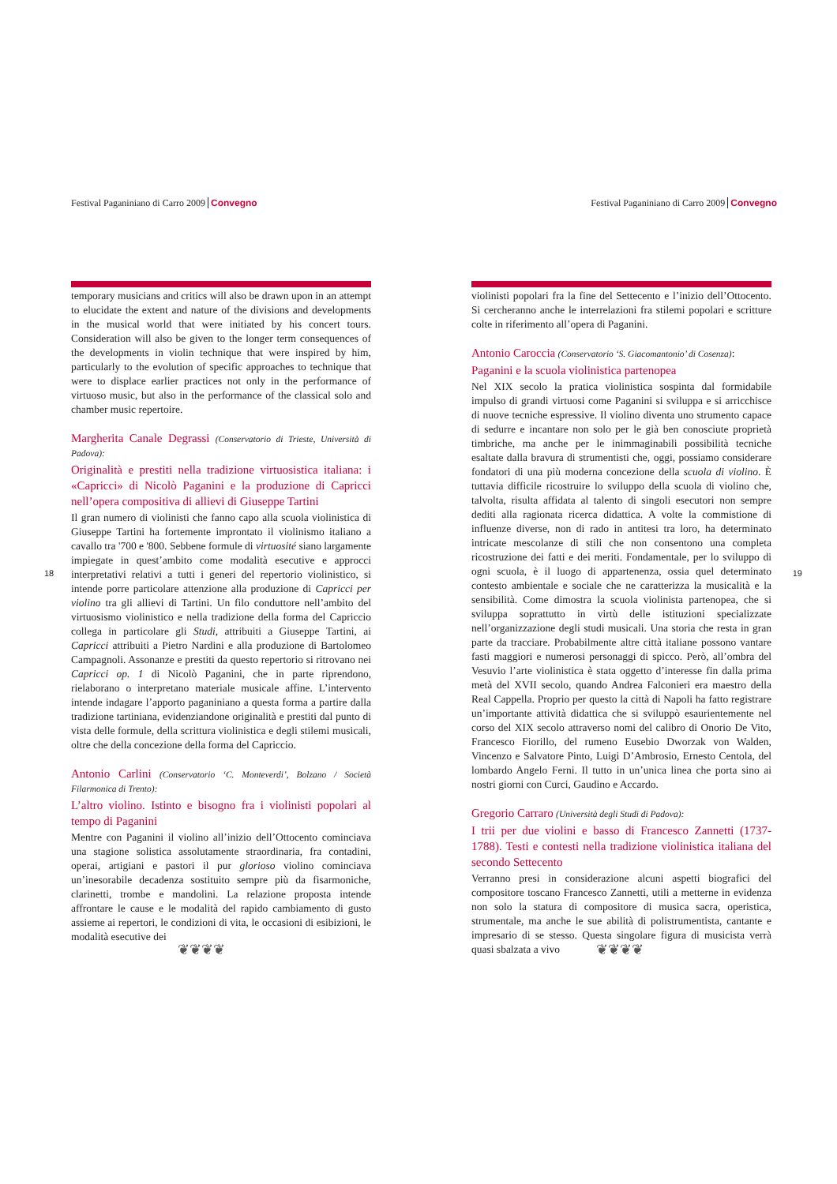Festival Paganiniano di Carro 2009 Convegno
temporary musicians and critics will also be drawn upon in an attempt to elucidate the extent and nature of the divisions and developments in the musical world that were initiated by his concert tours. Consideration will also be given to the longer term consequences of the developments in violin technique that were inspired by him, particularly to the evolution of specific approaches to technique that were to displace earlier practices not only in the performance of virtuoso music, but also in the performance of the classical solo and chamber music repertoire.
Margherita Canale Degrassi (Conservatorio di Trieste, Università di Padova):
Originalità e prestiti nella tradizione virtuosistica italiana: i «Capricci» di Nicolò Paganini e la produzione di Capricci nell’opera compositiva di allievi di Giuseppe Tartini
Il gran numero di violinisti che fanno capo alla scuola violinistica di Giuseppe Tartini ha fortemente improntato il violinismo italiano a cavallo tra '700 e '800. Sebbene formule di virtuosité siano largamente impiegate in quest’ambito come modalità esecutive e approcci interpretativi relativi a tutti i generi del repertorio violinistico, si intende porre particolare attenzione alla produzione di Capricci per violino tra gli allievi di Tartini. Un filo conduttore nell’ambito del virtuosismo violinistico e nella tradizione della forma del Capriccio collega in particolare gli Studi, attribuiti a Giuseppe Tartini, ai Capricci attribuiti a Pietro Nardini e alla produzione di Bartolomeo Campagnoli. Assonanze e prestiti da questo repertorio si ritrovano nei Capricci op. 1 di Nicolò Paganini, che in parte riprendono, rielaborano o interpretano materiale musicale affine. L’intervento intende indagare l’apporto paganiniano a questa forma a partire dalla tradizione tartiniana, evidenziandone originalità e prestiti dal punto di vista delle formule, della scrittura violinistica e degli stilemi musicali, oltre che della concezione della forma del Capriccio.
Antonio Carlini (Conservatorio ‘C. Monteverdi’, Bolzano / Società Filarmonica di Trento):
L’altro violino. Istinto e bisogno fra i violinisti popolari al tempo di Paganini
Mentre con Paganini il violino all’inizio dell’Ottocento cominciava una stagione solistica assolutamente straordinaria, fra contadini, operai, artigiani e pastori il pur glorioso violino cominciava un’inesorabile decadenza sostituito sempre più da fisarmoniche, clarinetti, trombe e mandolini. La relazione proposta intende affrontare le cause e le modalità del rapido cambiamento di gusto assieme ai repertori, le condizioni di vita, le occasioni di esibizioni, le modalità esecutive dei
18
❦❦❦❦
Festival Paganiniano di Carro 2009 Convegno
violinisti popolari fra la fine del Settecento e l’inizio dell’Ottocento. Si cercheranno anche le interrelazioni fra stilemi popolari e scritture colte in riferimento all’opera di Paganini.
Antonio Caroccia (Conservatorio ‘S. Giacomantonio’ di Cosenza):
Paganini e la scuola violinistica partenopea
Nel XIX secolo la pratica violinistica sospinta dal formidabile impulso di grandi virtuosi come Paganini si sviluppa e si arricchisce di nuove tecniche espressive. Il violino diventa uno strumento capace di sedurre e incantare non solo per le già ben conosciute proprietà timbriche, ma anche per le inimmaginabili possibilità tecniche esaltate dalla bravura di strumentisti che, oggi, possiamo considerare fondatori di una più moderna concezione della scuola di violino. È tuttavia difficile ricostruire lo sviluppo della scuola di violino che, talvolta, risulta affidata al talento di singoli esecutori non sempre dediti alla ragionata ricerca didattica. A volte la commistione di influenze diverse, non di rado in antitesi tra loro, ha determinato intricate mescolanze di stili che non consentono una completa ricostruzione dei fatti e dei meriti. Fondamentale, per lo sviluppo di ogni scuola, è il luogo di appartenenza, ossia quel determinato contesto ambientale e sociale che ne caratterizza la musicalità e la sensibilità. Come dimostra la scuola violinista partenopea, che si sviluppa soprattutto in virtù delle istituzioni specializzate nell’organizzazione degli studi musicali. Una storia che resta in gran parte da tracciare. Probabilmente altre città italiane possono vantare fasti maggiori e numerosi personaggi di spicco. Però, all’ombra del Vesuvio l’arte violinistica è stata oggetto d’interesse fin dalla prima metà del XVII secolo, quando Andrea Falconieri era maestro della Real Cappella. Proprio per questo la città di Napoli ha fatto registrare un’importante attività didattica che si sviluppò esaurientemente nel corso del XIX secolo attraverso nomi del calibro di Onorio De Vito, Francesco Fiorillo, del rumeno Eusebio Dworzak von Walden, Vincenzo e Salvatore Pinto, Luigi D’Ambrosio, Ernesto Centola, del lombardo Angelo Ferni. Il tutto in un’unica linea che porta sino ai nostri giorni con Curci, Gaudino e Accardo.
Gregorio Carraro (Università degli Studi di Padova):
I trii per due violini e basso di Francesco Zannetti (1737-1788). Testi e contesti nella tradizione violinistica italiana del secondo Settecento
Verranno presi in considerazione alcuni aspetti biografici del compositore toscano Francesco Zannetti, utili a metterne in evidenza non solo la statura di compositore di musica sacra, operistica, strumentale, ma anche le sue abilità di polistrumentista, cantante e impresario di se stesso. Questa singolare figura di musicista verrà quasi sbalzata a vivo
19
❦❦❦❦